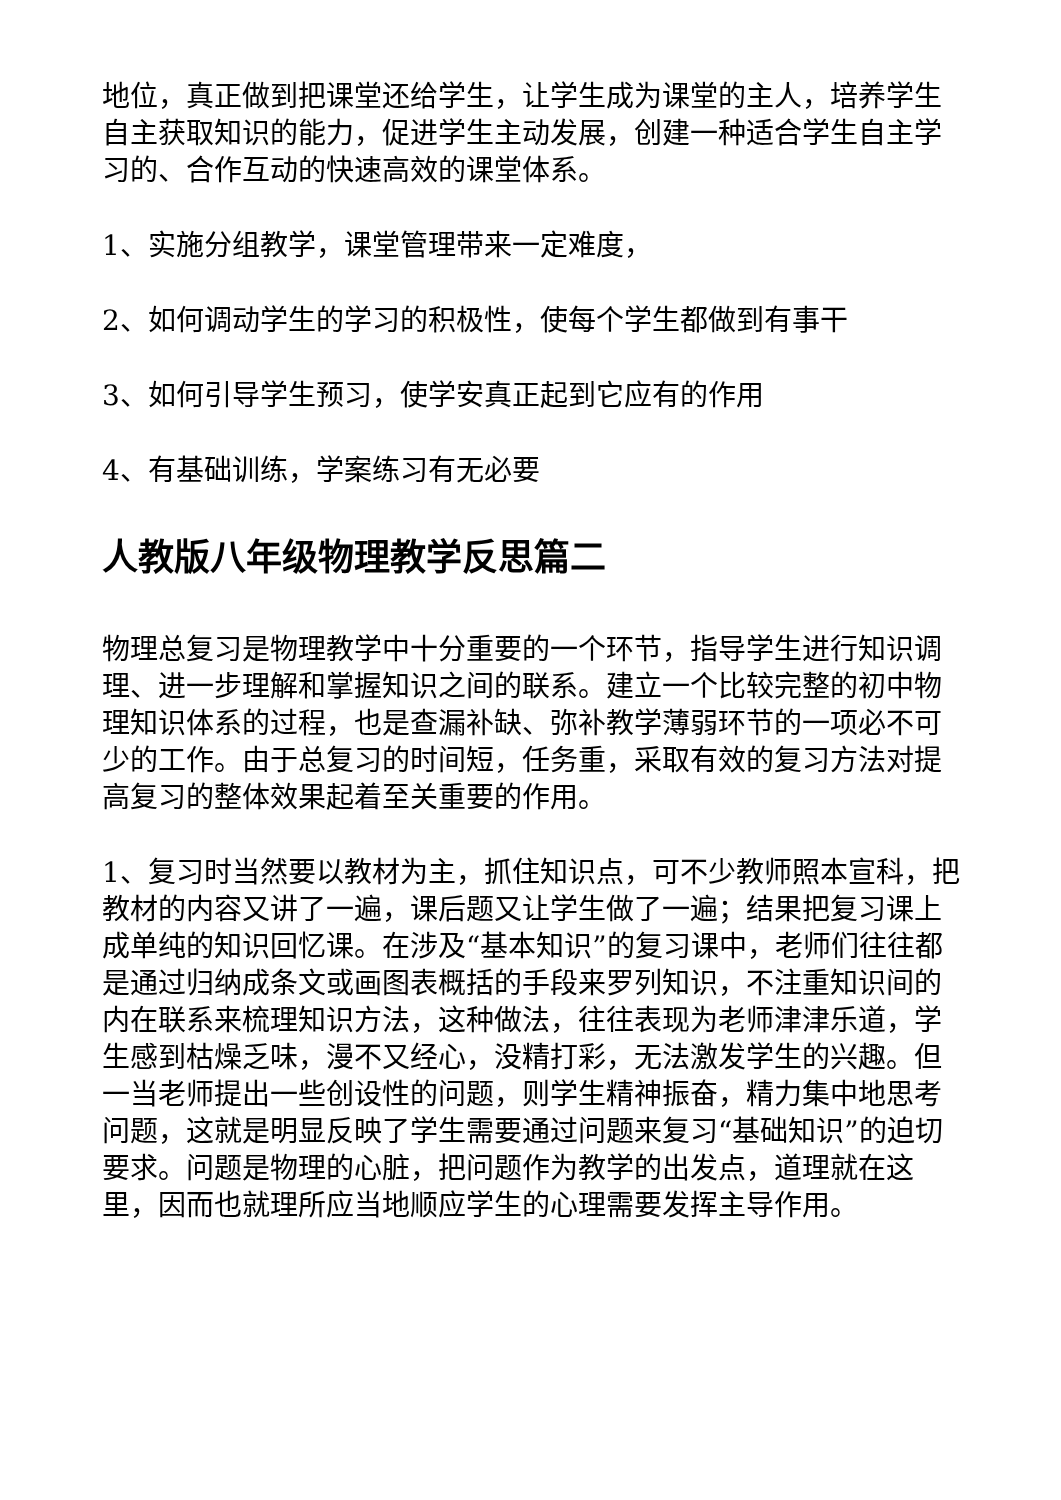地位，真正做到把课堂还给学生，让学生成为课堂的主人，培养学生自主获取知识的能力，促进学生主动发展，创建一种适合学生自主学习的、合作互动的快速高效的课堂体系。
1、实施分组教学，课堂管理带来一定难度，
2、如何调动学生的学习的积极性，使每个学生都做到有事干
3、如何引导学生预习，使学安真正起到它应有的作用
4、有基础训练，学案练习有无必要
人教版八年级物理教学反思篇二
物理总复习是物理教学中十分重要的一个环节，指导学生进行知识调理、进一步理解和掌握知识之间的联系。建立一个比较完整的初中物理知识体系的过程，也是查漏补缺、弥补教学薄弱环节的一项必不可少的工作。由于总复习的时间短，任务重，采取有效的复习方法对提高复习的整体效果起着至关重要的作用。
1、复习时当然要以教材为主，抓住知识点，可不少教师照本宣科，把教材的内容又讲了一遍，课后题又让学生做了一遍；结果把复习课上成单纯的知识回忆课。在涉及“基本知识”的复习课中，老师们往往都是通过归纳成条文或画图表概括的手段来罗列知识，不注重知识间的内在联系来梳理知识方法，这种做法，往往表现为老师津津乐道，学生感到枯燥乏味，漫不又经心，没精打彩，无法激发学生的兴趣。但一当老师提出一些创设性的问题，则学生精神振奋，精力集中地思考问题，这就是明显反映了学生需要通过问题来复习“基础知识”的迫切要求。问题是物理的心脏，把问题作为教学的出发点，道理就在这里，因而也就理所应当地顺应学生的心理需要发挥主导作用。